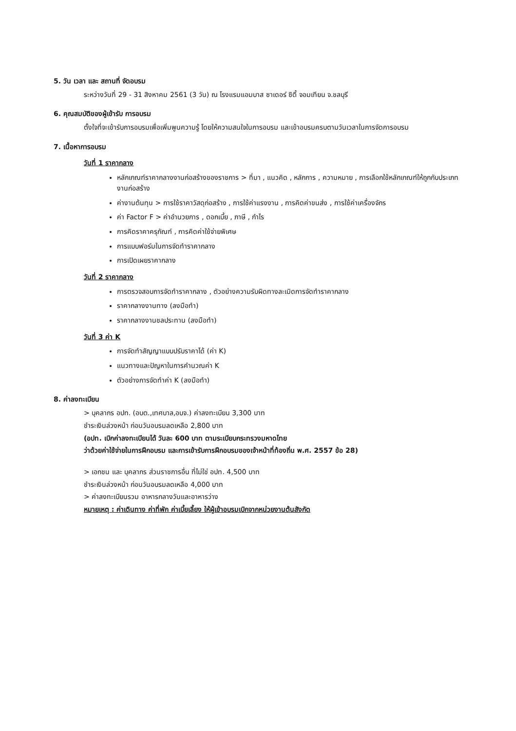5. วัน เวลา และ สถานที่ จัดอบรม
ระหว่างวันที่ 29 - 31 สิงหาคม 2561 (3 วัน) ณ โรงแรมแอมบาส ซาเดอร์ ซิตี้ จอมเทียน จ.ชลบุรี
6. คุณสมบัติของผู้เข้ารับ การอบรม
ตั้งใจที่จะเข้ารับการอบรมเพื่อเพิ่มพูนความรู้ โดยให้ความสนใจในการอบรม และเข้าอบรมครบตามวันเวลาในการจัดการอบรม
7. เนื้อหาการอบรม
วันที่ 1 ราคากลาง
หลักเกณฑ์ราคากลางงานก่อสร้างของราชการ > ที่มา , แนวคิด , หลักการ , ความหมาย , การเลือกใช้หลักเกณฑ์ให้ถูกกับประเภทงานก่อสร้าง
ค่างานต้นทุน > การใช้ราคาวัสดุก่อสร้าง , การใช้ค่าแรงงาน , การคิดค่าขนส่ง , การใช้ค่าเครื่องจักร
ค่า Factor F > ค่าอำนวยการ , ดอกเบี้ย , ภาษี , กำไร
การคิดราคาครุภัณฑ์ , การคิดค่าใช้จ่ายพิเศษ
การแบบฟอร์มในการจัดทำราคากลาง
การเปิดเผยราคากลาง
วันที่ 2 ราคากลาง
การตรวจสอบการจัดทำราคากลาง , ตัวอย่างความรับผิดทางละเมิดการจัดทำราคากลาง
ราคากลางงานทาง (ลงมือทำ)
ราคากลางงานชลประทาน (ลงมือทำ)
วันที่ 3 ค่า K
การจัดทำสัญญาแบบปรับราคาได้ (ค่า K)
แนวทางและปัญหาในการคำนวณค่า K
ตัวอย่างการจัดทำค่า K (ลงมือทำ)
8. ค่าลงทะเบียน
> บุคลากร อปท. (อบต.,เทศบาล,อบจ.) ค่าลงทะเบียน 3,300 บาท
ชำระเงินล่วงหน้า ก่อนวันอบรมลดเหลือ 2,800 บาท
(อปท. เบิกค่าลงทะเบียนได้ วันละ 600 บาท ตามระเบียบกระทรวงมหาดไทย
ว่าด้วยค่าใช้จ่ายในการฝึกอบรม และการเข้ารับการฝึกอบรมของเจ้าหน้าที่ท้องถิ่น พ.ศ. 2557 ข้อ 28)
> เอกชน และ บุคลากร ส่วนราชการอื่น ที่ไม่ใช่ อปท. 4,500 บาท
ชำระเงินล่วงหน้า ก่อนวันอบรมลดเหลือ 4,000 บาท
> ค่าลงทะเบียนรวม อาหารกลางวันและอาหารว่าง
หมายเหตุ : ค่าเดินทาง ค่าที่พัก ค่าเบี้ยเลี้ยง ให้ผู้เข้าอบรมเบิกจากหน่วยงานต้นสังกัด